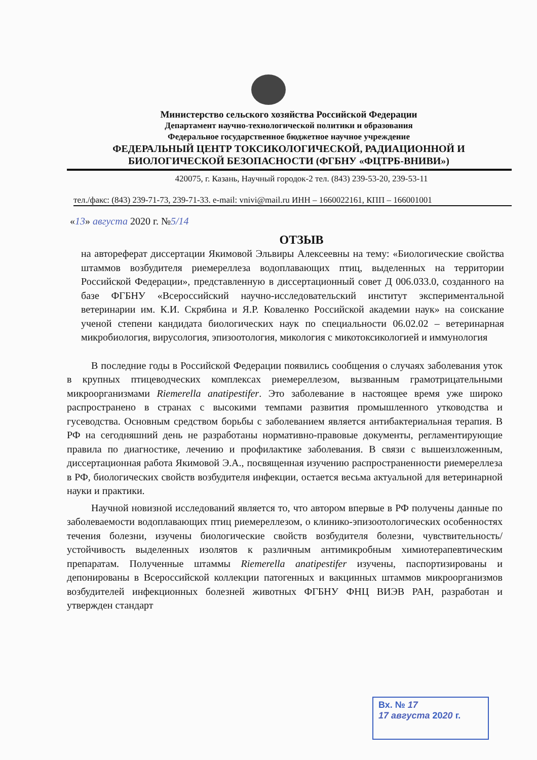Министерство сельского хозяйства Российской Федерации
Департамент научно-технологической политики и образования
Федеральное государственное бюджетное научное учреждение
ФЕДЕРАЛЬНЫЙ ЦЕНТР ТОКСИКОЛОГИЧЕСКОЙ, РАДИАЦИОННОЙ И БИОЛОГИЧЕСКОЙ БЕЗОПАСНОСТИ (ФГБНУ «ФЦТРБ-ВНИВИ»)
420075, г. Казань, Научный городок-2 тел. (843) 239-53-20, 239-53-11
тел./факс: (843) 239-71-73, 239-71-33. e-mail: vnivi@mail.ru ИНН – 1660022161, КПП – 166001001
«13» августа 2020 г. №5/14
ОТЗЫВ
на автореферат диссертации Якимовой Эльвиры Алексеевны на тему: «Биологические свойства штаммов возбудителя риемереллеза водоплавающих птиц, выделенных на территории Российской Федерации», представленную в диссертационный совет Д 006.033.0, созданного на базе ФГБНУ «Всероссийский научно-исследовательский институт экспериментальной ветеринарии им. К.И. Скрябина и Я.Р. Коваленко Российской академии наук» на соискание ученой степени кандидата биологических наук по специальности 06.02.02 – ветеринарная микробиология, вирусология, эпизоотология, микология с микотоксикологией и иммунология
В последние годы в Российской Федерации появились сообщения о случаях заболевания уток в крупных птицеводческих комплексах риемереллезом, вызванным грамотрицательными микроорганизмами Riemerella anatipestifer. Это заболевание в настоящее время уже широко распространено в странах с высокими темпами развития промышленного утководства и гусеводства. Основным средством борьбы с заболеванием является антибактериальная терапия. В РФ на сегодняшний день не разработаны нормативно-правовые документы, регламентирующие правила по диагностике, лечению и профилактике заболевания. В связи с вышеизложенным, диссертационная работа Якимовой Э.А., посвященная изучению распространенности риемереллеза в РФ, биологических свойств возбудителя инфекции, остается весьма актуальной для ветеринарной науки и практики.
Научной новизной исследований является то, что автором впервые в РФ получены данные по заболеваемости водоплавающих птиц риемереллезом, о клинико-эпизоотологических особенностях течения болезни, изучены биологические свойств возбудителя болезни, чувствительность/устойчивость выделенных изолятов к различным антимикробным химиотерапевтическим препаратам. Полученные штаммы Riemerella anatipestifer изучены, паспортизированы и депонированы в Всероссийской коллекции патогенных и вакцинных штаммов микроорганизмов возбудителей инфекционных болезней животных ФГБНУ ФНЦ ВИЭВ РАН, разработан и утвержден стандарт
Вх. № 17
17 августа 2020 г.